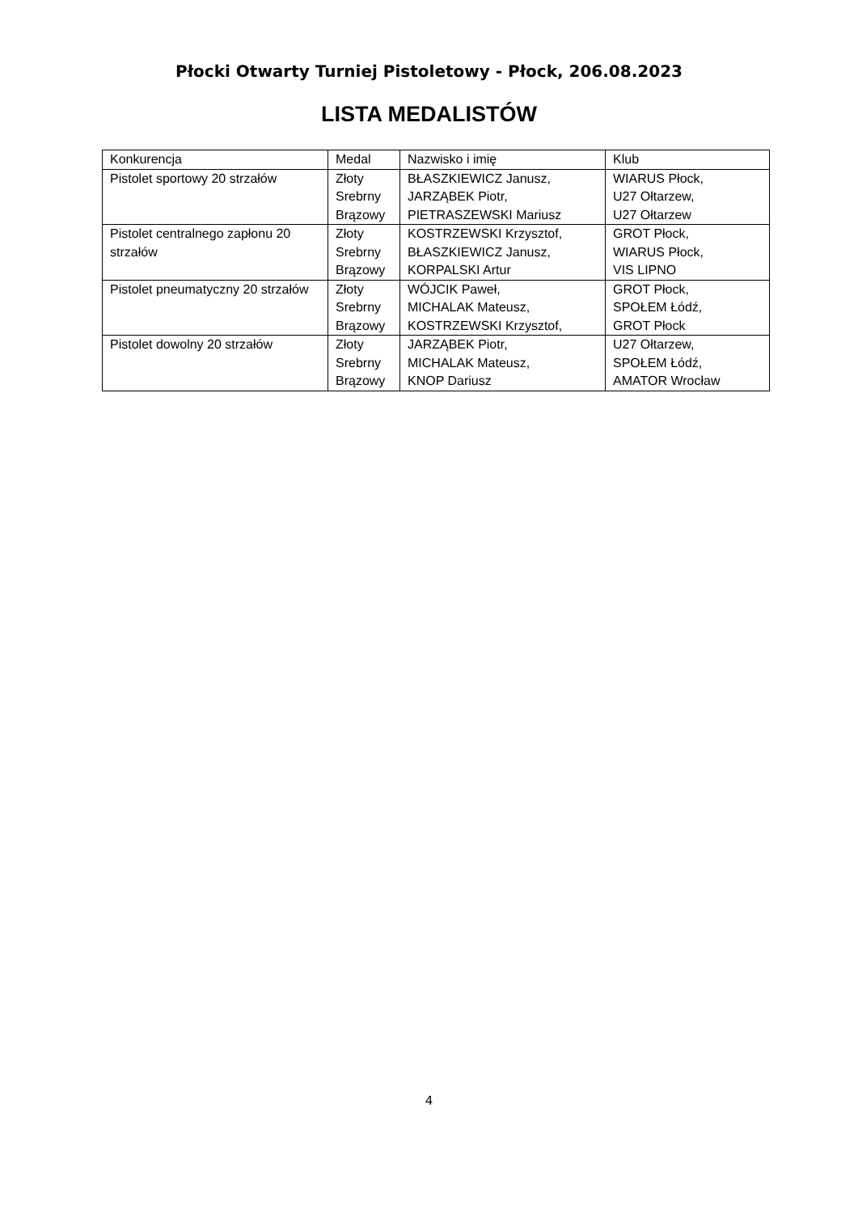Płocki Otwarty Turniej Pistoletowy - Płock, 206.08.2023
LISTA MEDALISTÓW
| Konkurencja | Medal | Nazwisko i imię | Klub |
| Pistolet sportowy 20 strzałów | Złoty Srebrny Brązowy | BŁASZKIEWICZ Janusz, JARZĄBEK Piotr, PIETRASZEWSKI Mariusz | WIARUS Płock, U27 Ołtarzew, U27 Ołtarzew |
| Pistolet centralnego zapłonu 20 strzałów | Złoty Srebrny Brązowy | KOSTRZEWSKI Krzysztof, BŁASZKIEWICZ Janusz, KORPALSKI Artur | GROT Płock, WIARUS Płock, VIS LIPNO |
| Pistolet pneumatyczny 20 strzałów | Złoty Srebrny Brązowy | WÓJCIK Paweł, MICHALAK Mateusz, KOSTRZEWSKI Krzysztof, | GROT Płock, SPOŁEM Łódź, GROT Płock |
| Pistolet dowolny 20 strzałów | Złoty Srebrny Brązowy | JARZĄBEK Piotr, MICHALAK Mateusz, KNOP Dariusz | U27 Ołtarzew, SPOŁEM Łódź, AMATOR Wrocław |
4